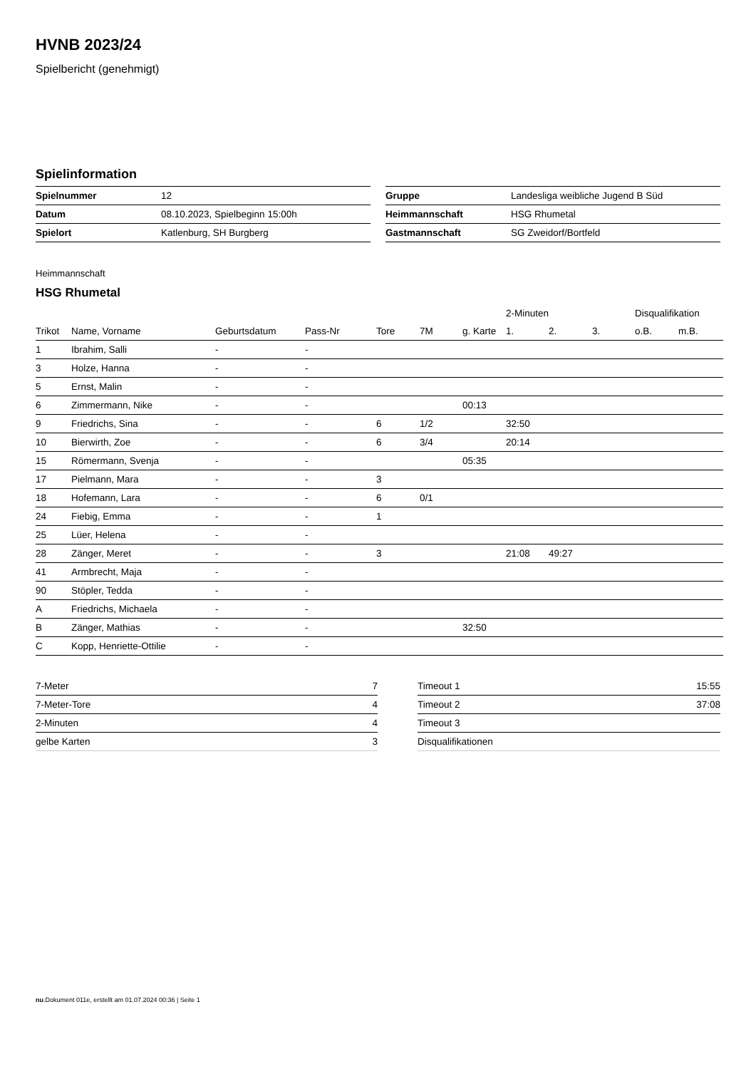HVNB 2023/24
Spielbericht (genehmigt)
Spielinformation
| Spielnummer | 12 |
| Datum | 08.10.2023, Spielbeginn 15:00h |
| Spielort | Katlenburg, SH Burgberg |
| Gruppe | Landesliga weibliche Jugend B Süd |
| Heimmannschaft | HSG Rhumetal |
| Gastmannschaft | SG Zweidorf/Bortfeld |
Heimmannschaft
HSG Rhumetal
| | | | | | | | 2-Minuten | | | Disqualifikation | |
| Trikot | Name, Vorname | Geburtsdatum | Pass-Nr | Tore | 7M | g. Karte | 1. | 2. | 3. | o.B. | m.B. |
| 1 | Ibrahim, Salli | - | - | | | | | | | | |
| 3 | Holze, Hanna | - | - | | | | | | | | |
| 5 | Ernst, Malin | - | - | | | | | | | | |
| 6 | Zimmermann, Nike | - | - | | | 00:13 | | | | | |
| 9 | Friedrichs, Sina | - | - | 6 | 1/2 | | 32:50 | | | | |
| 10 | Bierwirth, Zoe | - | - | 6 | 3/4 | | 20:14 | | | | |
| 15 | Römermann, Svenja | - | - | | | 05:35 | | | | | |
| 17 | Pielmann, Mara | - | - | 3 | | | | | | | |
| 18 | Hofemann, Lara | - | - | 6 | 0/1 | | | | | | |
| 24 | Fiebig, Emma | - | - | 1 | | | | | | | |
| 25 | Lüer, Helena | - | - | | | | | | | | |
| 28 | Zänger, Meret | - | - | 3 | | | 21:08 | 49:27 | | | |
| 41 | Armbrecht, Maja | - | - | | | | | | | | |
| 90 | Stöpler, Tedda | - | - | | | | | | | | |
| A | Friedrichs, Michaela | - | - | | | | | | | | |
| B | Zänger, Mathias | - | - | | | 32:50 | | | | | |
| C | Kopp, Henriette-Ottilie | - | - | | | | | | | | |
| 7-Meter | 7 |
| 7-Meter-Tore | 4 |
| 2-Minuten | 4 |
| gelbe Karten | 3 |
| Timeout 1 | 15:55 |
| Timeout 2 | 37:08 |
| Timeout 3 | |
| Disqualifikationen | |
nu.Dokument 011e, erstellt am 01.07.2024 00:36 | Seite 1